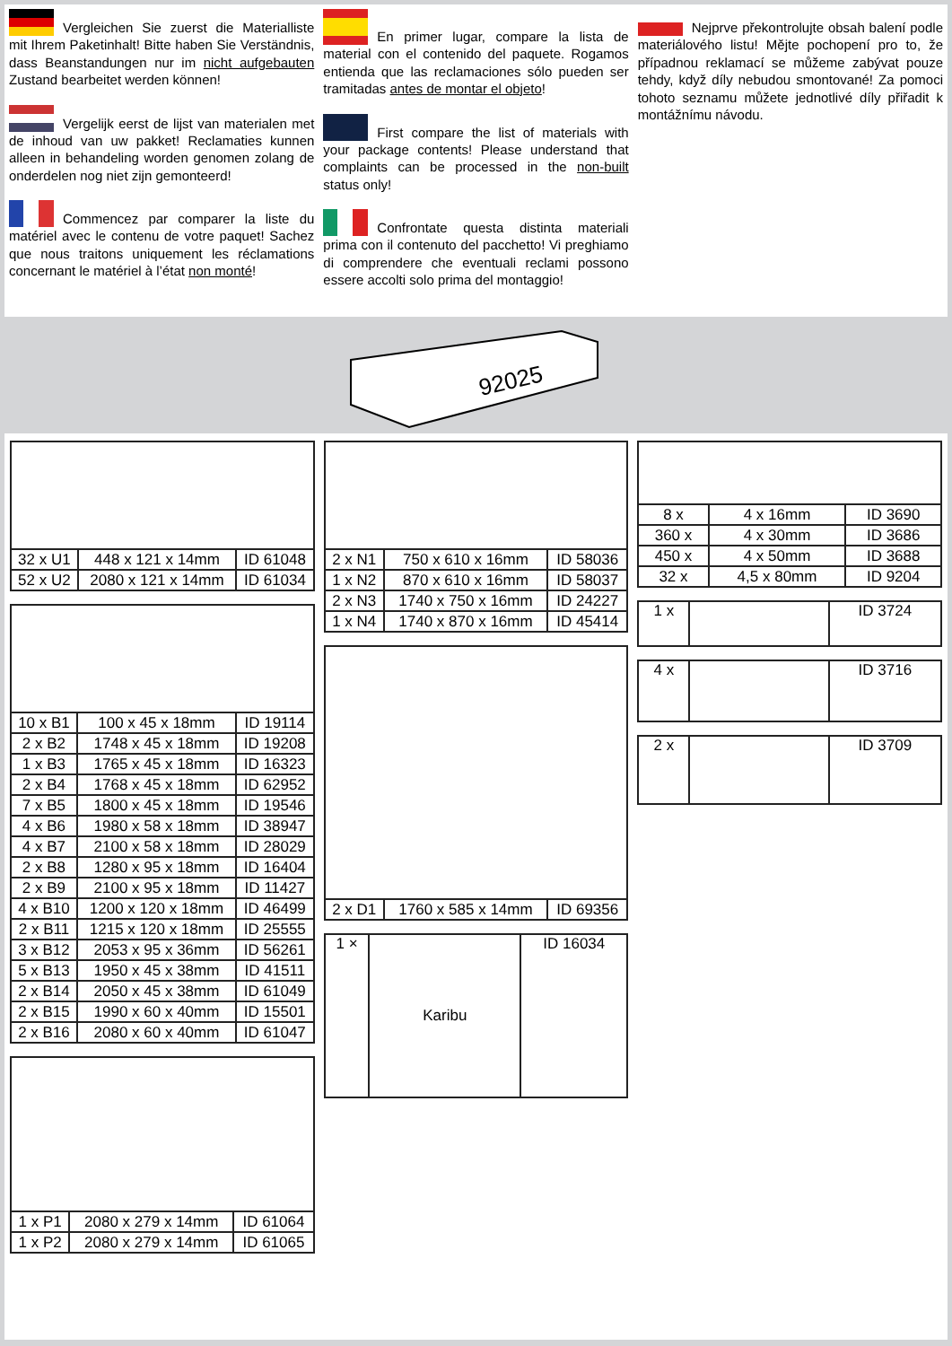Vergleichen Sie zuerst die Materialliste mit Ihrem Paketinhalt! Bitte haben Sie Verständnis, dass Beanstandungen nur im nicht aufgebauten Zustand bearbeitet werden können!
Vergelijk eerst de lijst van materialen met de inhoud van uw pakket! Reclamaties kunnen alleen in behandeling worden genomen zolang de onderdelen nog niet zijn gemonteerd!
Commencez par comparer la liste du matériel avec le contenu de votre paquet! Sachez que nous traitons uniquement les réclamations concernant le matériel à l’état non monté!
En primer lugar, compare la lista de material con el contenido del paquete. Rogamos entienda que las reclamaciones sólo pueden ser tramitadas antes de montar el objeto!
First compare the list of materials with your package contents! Please understand that complaints can be processed in the non-built status only!
Confrontate questa distinta materiali prima con il contenuto del pacchetto! Vi preghiamo di comprendere che eventuali reclami possono essere accolti solo prima del montaggio!
Nejprve překontrolujte obsah balení podle materiálového listu! Mějte pochopení pro to, že případnou reklamací se můžeme zabývat pouze tehdy, když díly nebudou smontované! Za pomoci tohoto seznamu můžete jednotlivé díly přiřadit k montážnímu návodu.
92025
| 32 x U1 | 448 x 121 x 14mm | ID 61048 |
| 52 x U2 | 2080 x 121 x 14mm | ID 61034 |
| 10 x B1 | 100 x 45 x 18mm | ID 19114 |
| 2 x B2 | 1748 x 45 x 18mm | ID 19208 |
| 1 x B3 | 1765 x 45 x 18mm | ID 16323 |
| 2 x B4 | 1768 x 45 x 18mm | ID 62952 |
| 7 x B5 | 1800 x 45 x 18mm | ID 19546 |
| 4 x B6 | 1980 x 58 x 18mm | ID 38947 |
| 4 x B7 | 2100 x 58 x 18mm | ID 28029 |
| 2 x B8 | 1280 x 95 x 18mm | ID 16404 |
| 2 x B9 | 2100 x 95 x 18mm | ID 11427 |
| 4 x B10 | 1200 x 120 x 18mm | ID 46499 |
| 2 x B11 | 1215 x 120 x 18mm | ID 25555 |
| 3 x B12 | 2053 x 95 x 36mm | ID 56261 |
| 5 x B13 | 1950 x 45 x 38mm | ID 41511 |
| 2 x B14 | 2050 x 45 x 38mm | ID 61049 |
| 2 x B15 | 1990 x 60 x 40mm | ID 15501 |
| 2 x B16 | 2080 x 60 x 40mm | ID 61047 |
| 1 x P1 | 2080 x 279 x 14mm | ID 61064 |
| 1 x P2 | 2080 x 279 x 14mm | ID 61065 |
| 2 x N1 | 750 x 610 x 16mm | ID 58036 |
| 1 x N2 | 870 x 610 x 16mm | ID 58037 |
| 2 x N3 | 1740 x 750 x 16mm | ID 24227 |
| 1 x N4 | 1740 x 870 x 16mm | ID 45414 |
| 2 x D1 | 1760 x 585 x 14mm | ID 69356 |
| 1 × | Karibu | ID 16034 |
| 8 x | 4 x 16mm | ID 3690 |
| 360 x | 4 x 30mm | ID 3686 |
| 450 x | 4 x 50mm | ID 3688 |
| 32 x | 4,5 x 80mm | ID 9204 |
| 1 x | | ID 3724 |
| 4 x | | ID 3716 |
| 2 x | | ID 3709 |